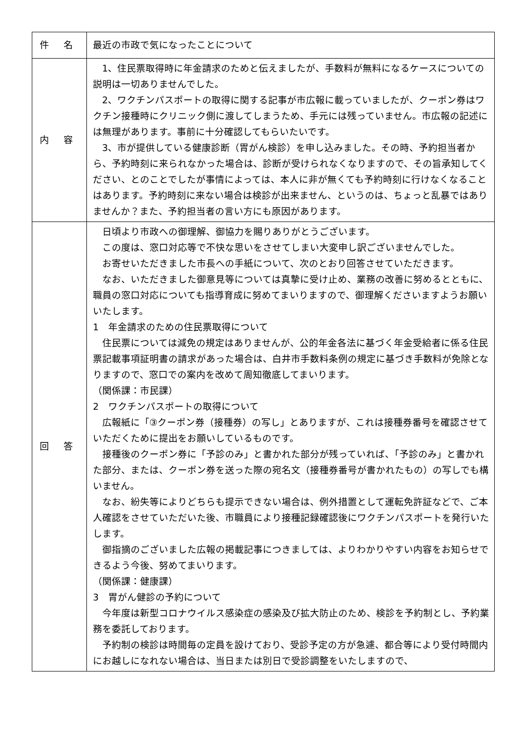| 件 名 | 最近の市政で気になったことについて |
| 内 容 | 1、住民票取得時に年金請求のためと伝えましたが、手数料が無料になるケースについての説明は一切ありませんでした。 2、ワクチンパスポートの取得に関する記事が市広報に載っていましたが、クーポン券はワクチン接種時にクリニック側に渡してしまうため、手元には残っていません。市広報の記述には無理があります。事前に十分確認してもらいたいです。 3、市が提供している健康診断（胃がん検診）を申し込みました。その時、予約担当者から、予約時刻に来られなかった場合は、診断が受けられなくなりますので、その旨承知してください、とのことでしたが事情によっては、本人に非が無くても予約時刻に行けなくなることはあります。予約時刻に来ない場合は検診が出来ません、というのは、ちょっと乱暴ではありませんか？また、予約担当者の言い方にも原因があります。 |
| 回 答 | 日頃より市政への御理解、御協力を賜りありがとうございます。 この度は、窓口対応等で不快な思いをさせてしまい大変申し訳ございませんでした。 お寄せいただきました市長への手紙について、次のとおり回答させていただきます。 なお、いただきました御意見等については真摯に受け止め、業務の改善に努めるとともに、職員の窓口対応についても指導育成に努めてまいりますので、御理解くださいますようお願いいたします。 1 年金請求のための住民票取得について 住民票については減免の規定はありませんが、公的年金各法に基づく年金受給者に係る住民票記載事項証明書の請求があった場合は、白井市手数料条例の規定に基づき手数料が免除となりますので、窓口での案内を改めて周知徹底してまいります。 （関係課：市民課） 2 ワクチンパスポートの取得について 広報紙に「③クーポン券（接種券）の写し」とありますが、これは接種券番号を確認させていただくために提出をお願いしているものです。 接種後のクーポン券に「予診のみ」と書かれた部分が残っていれば、「予診のみ」と書かれた部分、または、クーポン券を送った際の宛名文（接種券番号が書かれたもの）の写しでも構いません。 なお、紛失等によりどちらも提示できない場合は、例外措置として運転免許証などで、ご本人確認をさせていただいた後、市職員により接種記録確認後にワクチンパスポートを発行いたします。 御指摘のございました広報の掲載記事につきましては、よりわかりやすい内容をお知らせできるよう今後、努めてまいります。 （関係課：健康課） 3 胃がん健診の予約について 今年度は新型コロナウイルス感染症の感染及び拡大防止のため、検診を予約制とし、予約業務を委託しております。 予約制の検診は時間毎の定員を設けており、受診予定の方が急遽、都合等により受付時間内にお越しになれない場合は、当日または別日で受診調整をいたしますので、 |